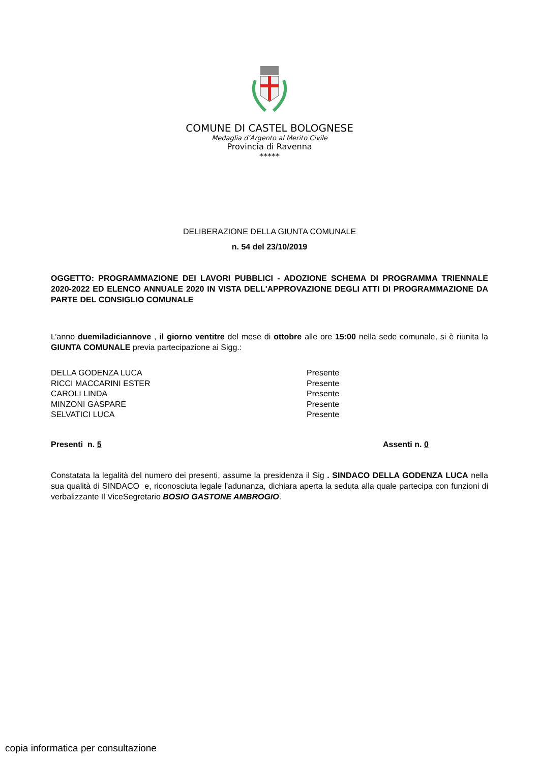COMUNE DI CASTEL BOLOGNESE
Medaglia d’Argento al Merito Civile
Provincia di Ravenna
*****
DELIBERAZIONE DELLA GIUNTA COMUNALE
n. 54 del 23/10/2019
OGGETTO: PROGRAMMAZIONE DEI LAVORI PUBBLICI - ADOZIONE SCHEMA DI PROGRAMMA TRIENNALE 2020-2022 ED ELENCO ANNUALE 2020 IN VISTA DELL'APPROVAZIONE DEGLI ATTI DI PROGRAMMAZIONE DA PARTE DEL CONSIGLIO COMUNALE
L’anno duemiladiciannove , il giorno ventitre del mese di ottobre alle ore 15:00 nella sede comunale, si è riunita la GIUNTA COMUNALE previa partecipazione ai Sigg.:
| DELLA GODENZA LUCA | Presente |
| RICCI MACCARINI ESTER | Presente |
| CAROLI LINDA | Presente |
| MINZONI GASPARE | Presente |
| SELVATICI LUCA | Presente |
| Presenti n. 5 | Assenti n. 0 |
Constatata la legalità del numero dei presenti, assume la presidenza il Sig . SINDACO DELLA GODENZA LUCA nella sua qualità di SINDACO e, riconosciuta legale l'adunanza, dichiara aperta la seduta alla quale partecipa con funzioni di verbalizzante Il ViceSegretario BOSIO GASTONE AMBROGIO.
copia informatica per consultazione